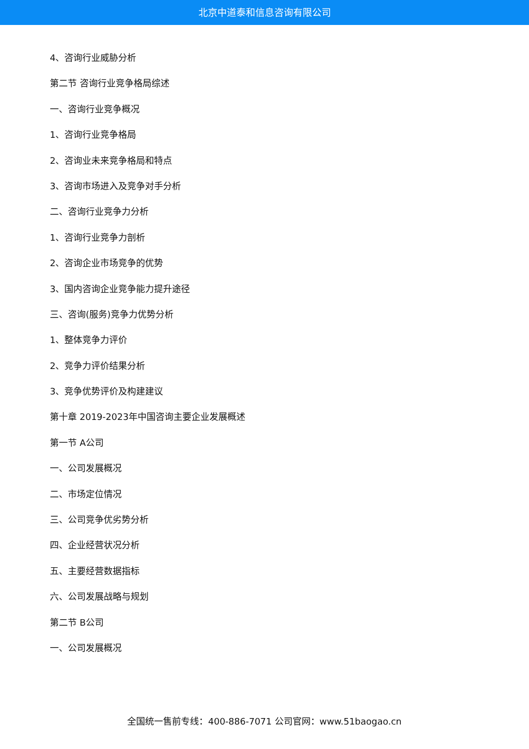北京中道泰和信息咨询有限公司
4、咨询行业威胁分析
第二节 咨询行业竞争格局综述
一、咨询行业竞争概况
1、咨询行业竞争格局
2、咨询业未来竞争格局和特点
3、咨询市场进入及竞争对手分析
二、咨询行业竞争力分析
1、咨询行业竞争力剖析
2、咨询企业市场竞争的优势
3、国内咨询企业竞争能力提升途径
三、咨询(服务)竞争力优势分析
1、整体竞争力评价
2、竞争力评价结果分析
3、竞争优势评价及构建建议
第十章 2019-2023年中国咨询主要企业发展概述
第一节 A公司
一、公司发展概况
二、市场定位情况
三、公司竞争优劣势分析
四、企业经营状况分析
五、主要经营数据指标
六、公司发展战略与规划
第二节 B公司
一、公司发展概况
全国统一售前专线：400-886-7071 公司官网：www.51baogao.cn